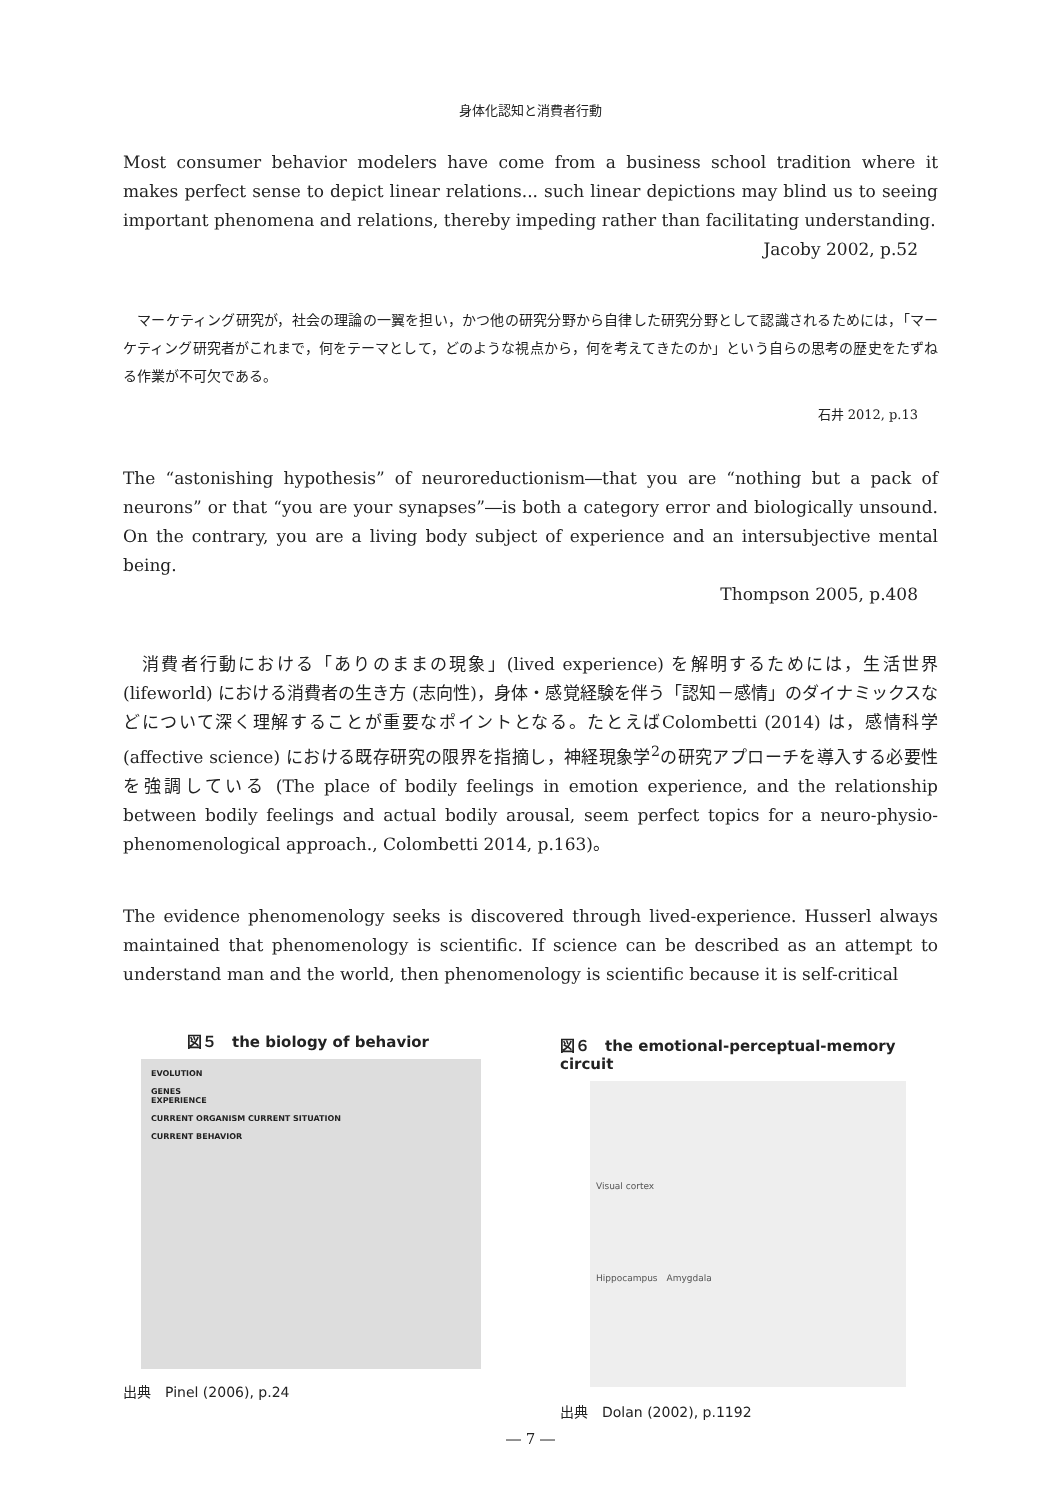身体化認知と消費者行動
Most consumer behavior modelers have come from a business school tradition where it makes perfect sense to depict linear relations... such linear depictions may blind us to seeing important phenomena and relations, thereby impeding rather than facilitating understanding.
Jacoby 2002, p.52
　マーケティング研究が，社会の理論の一翼を担い，かつ他の研究分野から自律した研究分野として認識されるためには，「マーケティング研究者がこれまで，何をテーマとして，どのような視点から，何を考えてきたのか」という自らの思考の歴史をたずねる作業が不可欠である。
石井 2012, p.13
The “astonishing hypothesis” of neuroreductionism―that you are “nothing but a pack of neurons” or that “you are your synapses”―is both a category error and biologically unsound. On the contrary, you are a living body subject of experience and an intersubjective mental being.
Thompson 2005, p.408
　消費者行動における「ありのままの現象」(lived experience) を解明するためには，生活世界(lifeworld) における消費者の生き方 (志向性)，身体・感覚経験を伴う「認知－感情」のダイナミックスなどについて深く理解することが重要なポイントとなる。たとえばColombetti (2014) は，感情科学 (affective science) における既存研究の限界を指摘し，神経現象学<sup>2</sup>の研究アプローチを導入する必要性を強調している (The place of bodily feelings in emotion experience, and the relationship between bodily feelings and actual bodily arousal, seem perfect topics for a neuro-physio-phenomenological approach., Colombetti 2014, p.163)。
The evidence phenomenology seeks is discovered through lived-experience. Husserl always maintained that phenomenology is scientific. If science can be described as an attempt to understand man and the world, then phenomenology is scientific because it is self-critical
図５　the biology of behavior
EVOLUTION
GENES
EXPERIENCE
CURRENT ORGANISM CURRENT SITUATION
CURRENT BEHAVIOR
出典　Pinel (2006), p.24
図６　the emotional-perceptual-memory circuit
Visual cortex
Hippocampus　Amygdala
出典　Dolan (2002), p.1192
― 7 ―